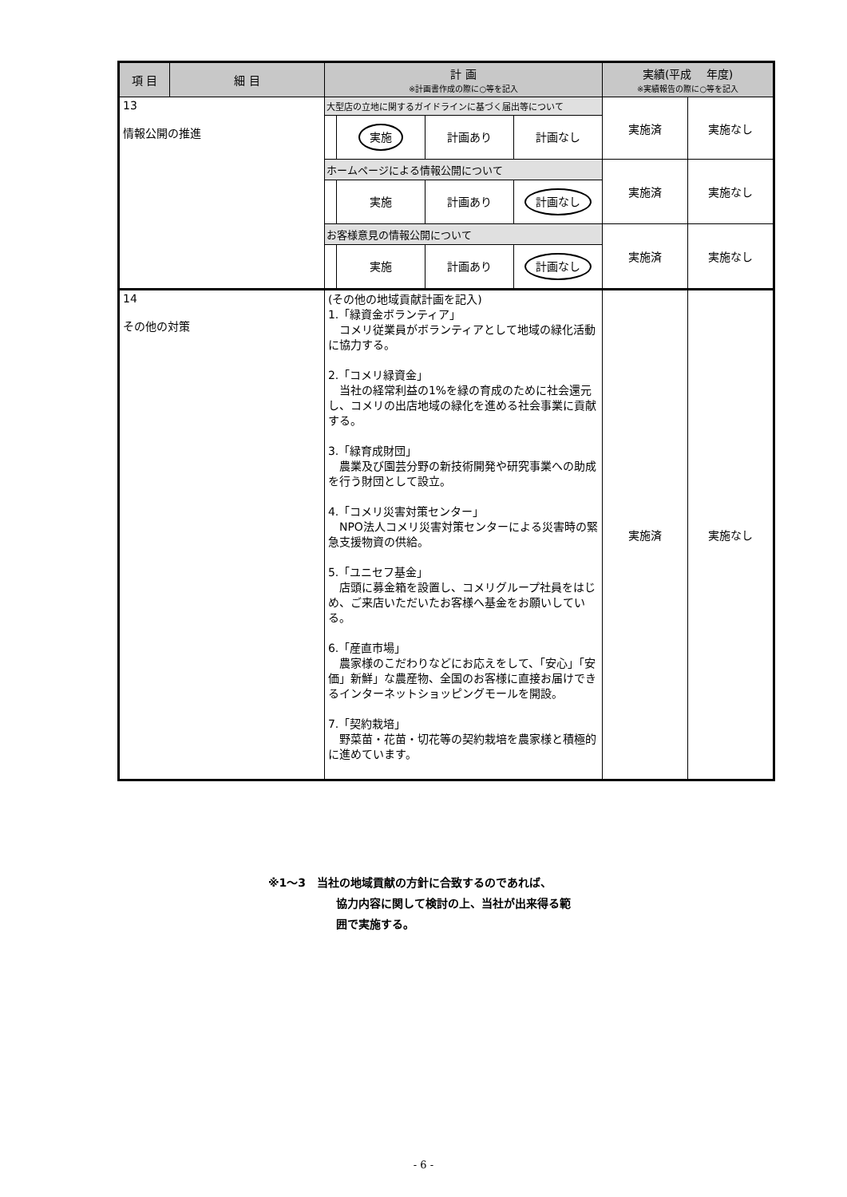| 項 目 | 細 目 | 計 画 ※計画書作成の際に○等を記入 | 実績(平成 年度) ※実績報告の際に○等を記入 | |
| --- | --- | --- | --- | --- |
| 13 情報公開の推進 | | 大型店の立地に関するガイドラインに基づく届出等について 実施 計画あり 計画なし | 実施済 | 実施なし |
| | | ホームページによる情報公開について 実施 計画あり 計画なし | 実施済 | 実施なし |
| | | お客様意見の情報公開について 実施 計画あり 計画なし | 実施済 | 実施なし |
| 14 その他の対策 | | (その他の地域貢献計画を記入) 1.「緑資金ボランティア」 コメリ従業員がボランティアとして地域の緑化活動に協力する。 2.「コメリ緑資金」 当社の経常利益の1%を緑の育成のために社会還元し、コメリの出店地域の緑化を進める社会事業に貢献する。 3.「緑育成財団」 農業及び園芸分野の新技術開発や研究事業への助成を行う財団として設立。 4.「コメリ災害対策センター」 NPO法人コメリ災害対策センターによる災害時の緊急支援物資の供給。 5.「ユニセフ基金」 店頭に募金箱を設置し、コメリグループ社員をはじめ、ご来店いただいたお客様へ基金をお願いしている。 6.「産直市場」 農家様のこだわりなどにお応えをして、「安心」「安価」新鮮」な農産物、全国のお客様に直接お届けできるインターネットショッピングモールを開設。 7.「契約栽培」 野菜苗・花苗・切花等の契約栽培を農家様と積極的に進めています。 | 実施済 | 実施なし |
※1～3　当社の地域貢献の方針に合致するのであれば、
協力内容に関して検討の上、当社が出来得る範
囲で実施する。
- 6 -